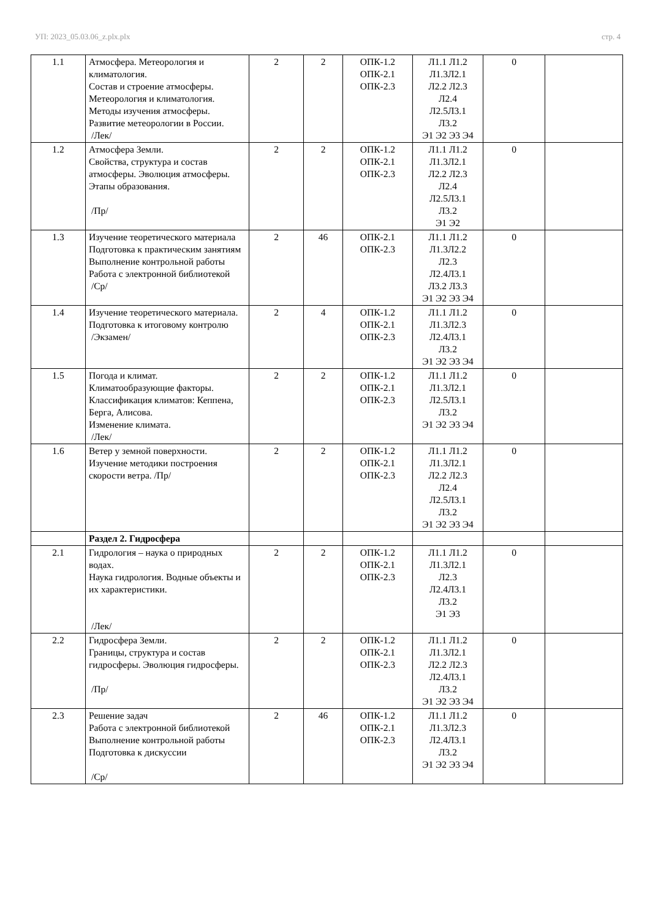УП: 2023_05.03.06_z.plx.plx стр. 4
| 1.1 | Атмосфера. Метеорология и климатология. Состав и строение атмосферы. Метеорология и климатология. Методы изучения атмосферы. Развитие метеорологии в России. /Лек/ | 2 | 2 | ОПК-1.2 ОПК-2.1 ОПК-2.3 | Л1.1 Л1.2 Л1.3Л2.1 Л2.2 Л2.3 Л2.4 Л2.5Л3.1 Л3.2 Э1 Э2 Э3 Э4 | 0 | |
| 1.2 | Атмосфера Земли. Свойства, структура и состав атмосферы. Эволюция атмосферы. Этапы образования. /Пр/ | 2 | 2 | ОПК-1.2 ОПК-2.1 ОПК-2.3 | Л1.1 Л1.2 Л1.3Л2.1 Л2.2 Л2.3 Л2.4 Л2.5Л3.1 Л3.2 Э1 Э2 | 0 | |
| 1.3 | Изучение теоретического материала Подготовка к практическим занятиям Выполнение контрольной работы Работа с электронной библиотекой /Ср/ | 2 | 46 | ОПК-2.1 ОПК-2.3 | Л1.1 Л1.2 Л1.3Л2.2 Л2.3 Л2.4Л3.1 Л3.2 Л3.3 Э1 Э2 Э3 Э4 | 0 | |
| 1.4 | Изучение теоретического материала. Подготовка к итоговому контролю /Экзамен/ | 2 | 4 | ОПК-1.2 ОПК-2.1 ОПК-2.3 | Л1.1 Л1.2 Л1.3Л2.3 Л2.4Л3.1 Л3.2 Э1 Э2 Э3 Э4 | 0 | |
| 1.5 | Погода и климат. Климатообразующие факторы. Классификация климатов: Кеппена, Берга, Алисова. Изменение климата. /Лек/ | 2 | 2 | ОПК-1.2 ОПК-2.1 ОПК-2.3 | Л1.1 Л1.2 Л1.3Л2.1 Л2.5Л3.1 Л3.2 Э1 Э2 Э3 Э4 | 0 | |
| 1.6 | Ветер у земной поверхности. Изучение методики построения скорости ветра. /Пр/ | 2 | 2 | ОПК-1.2 ОПК-2.1 ОПК-2.3 | Л1.1 Л1.2 Л1.3Л2.1 Л2.2 Л2.3 Л2.4 Л2.5Л3.1 Л3.2 Э1 Э2 Э3 Э4 | 0 | |
| | Раздел 2. Гидросфера | | | | | | |
| 2.1 | Гидрология – наука о природных водах. Наука гидрология. Водные объекты и их характеристики. /Лек/ | 2 | 2 | ОПК-1.2 ОПК-2.1 ОПК-2.3 | Л1.1 Л1.2 Л1.3Л2.1 Л2.3 Л2.4Л3.1 Л3.2 Э1 Э3 | 0 | |
| 2.2 | Гидросфера Земли. Границы, структура и состав гидросферы. Эволюция гидросферы. /Пр/ | 2 | 2 | ОПК-1.2 ОПК-2.1 ОПК-2.3 | Л1.1 Л1.2 Л1.3Л2.1 Л2.2 Л2.3 Л2.4Л3.1 Л3.2 Э1 Э2 Э3 Э4 | 0 | |
| 2.3 | Решение задач Работа с электронной библиотекой Выполнение контрольной работы Подготовка к дискуссии /Ср/ | 2 | 46 | ОПК-1.2 ОПК-2.1 ОПК-2.3 | Л1.1 Л1.2 Л1.3Л2.3 Л2.4Л3.1 Л3.2 Э1 Э2 Э3 Э4 | 0 | |